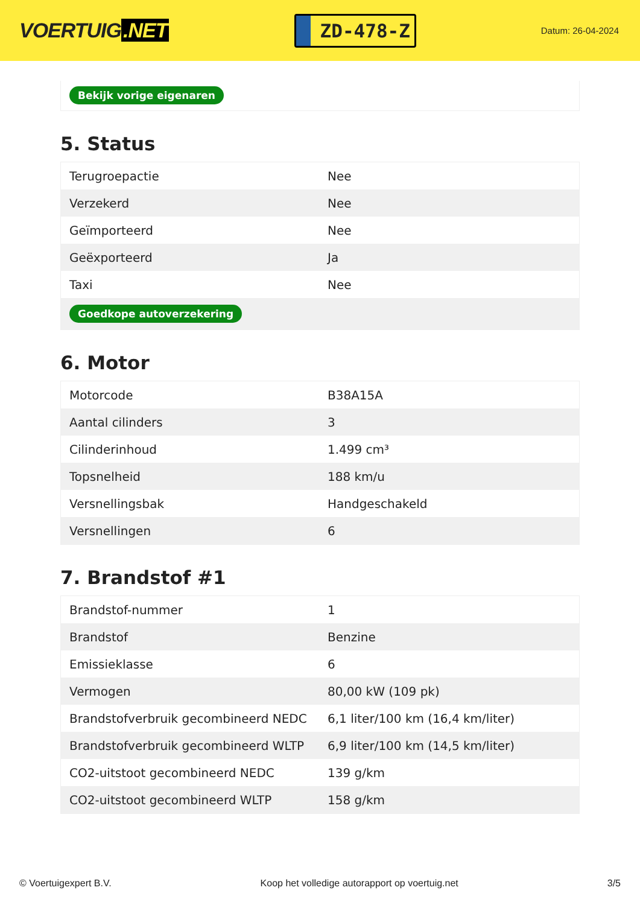VOERTUIG.NET
ZD-478-Z
Datum: 26-04-2024
Bekijk vorige eigenaren
5. Status
| Terugroepactie | Nee |
| Verzekerd | Nee |
| Geïmporteerd | Nee |
| Geëxporteerd | Ja |
| Taxi | Nee |
| Goedkope autoverzekering | |
6. Motor
| Motorcode | B38A15A |
| Aantal cilinders | 3 |
| Cilinderinhoud | 1.499 cm³ |
| Topsnelheid | 188 km/u |
| Versnellingsbak | Handgeschakeld |
| Versnellingen | 6 |
7. Brandstof #1
| Brandstof-nummer | 1 |
| Brandstof | Benzine |
| Emissieklasse | 6 |
| Vermogen | 80,00 kW (109 pk) |
| Brandstofverbruik gecombineerd NEDC | 6,1 liter/100 km (16,4 km/liter) |
| Brandstofverbruik gecombineerd WLTP | 6,9 liter/100 km (14,5 km/liter) |
| CO2-uitstoot gecombineerd NEDC | 139 g/km |
| CO2-uitstoot gecombineerd WLTP | 158 g/km |
© Voertuigexpert B.V. Koop het volledige autorapport op voertuig.net 3/5